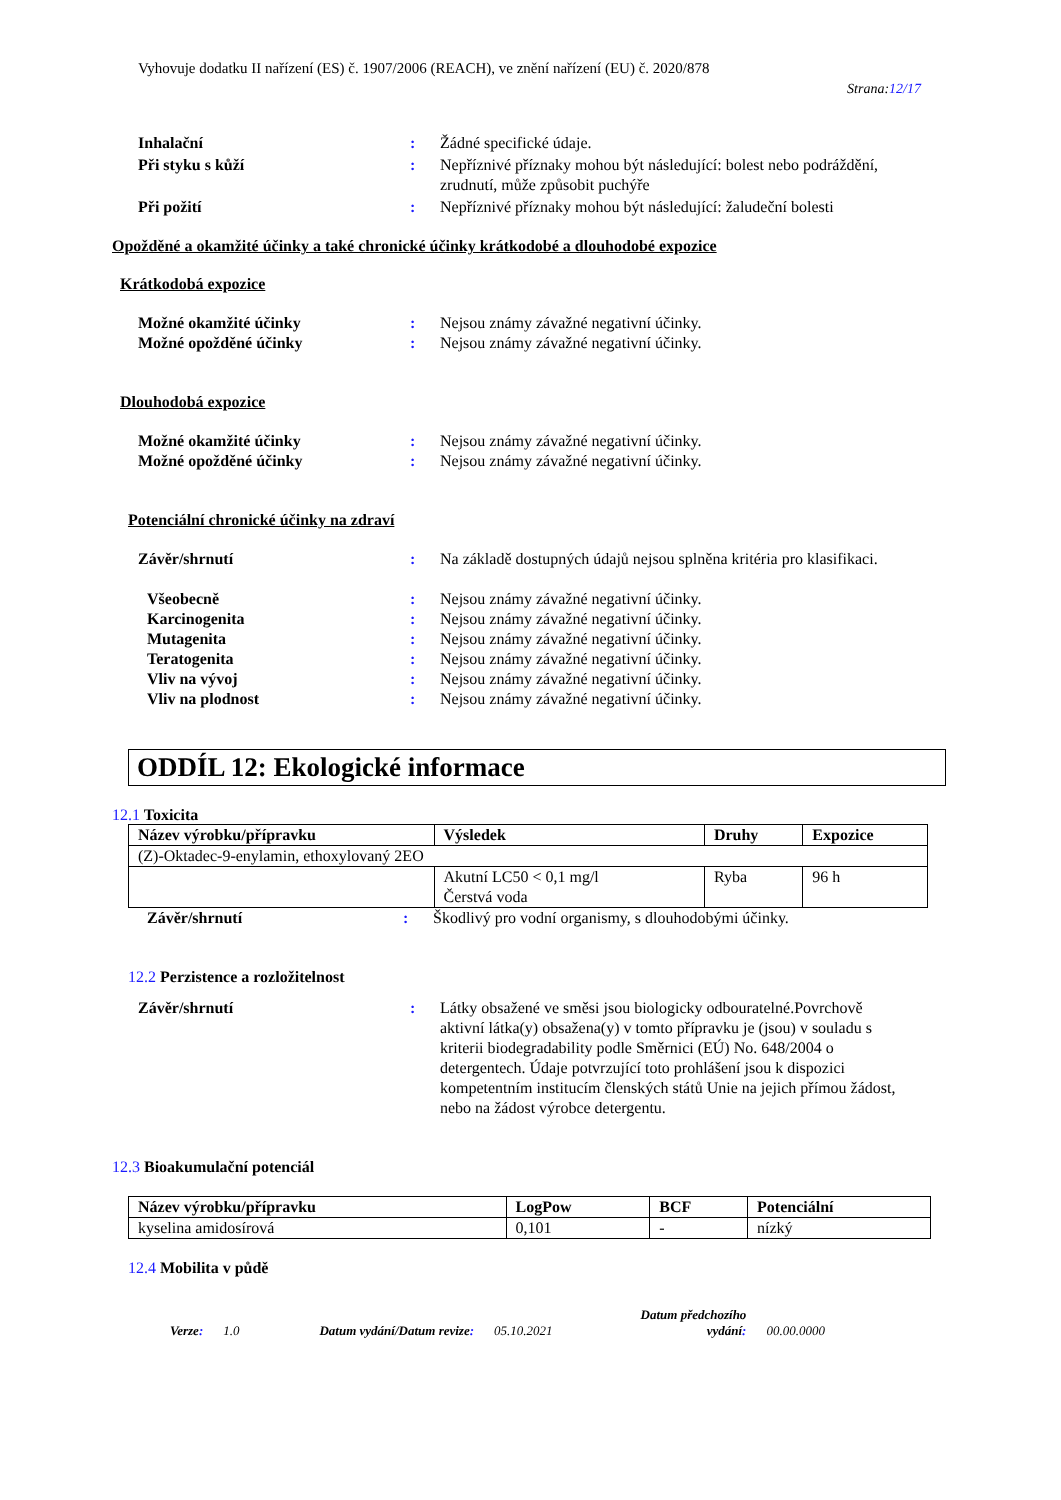Vyhovuje dodatku II nařízení (ES) č. 1907/2006 (REACH), ve znění nařízení (EU) č. 2020/878
Strana:12/17
Inhalační : Žádné specifické údaje.
Při styku s kůží : Nepříznivé příznaky mohou být následující: bolest nebo podráždění, zrudnutí, může způsobit puchýře
Při požití : Nepříznivé příznaky mohou být následující: žaludeční bolesti
Opožděné a okamžité účinky a také chronické účinky krátkodobé a dlouhodobé expozice
Krátkodobá expozice
Možné okamžité účinky : Nejsou známy závažné negativní účinky.
Možné opožděné účinky : Nejsou známy závažné negativní účinky.
Dlouhodobá expozice
Možné okamžité účinky : Nejsou známy závažné negativní účinky.
Možné opožděné účinky : Nejsou známy závažné negativní účinky.
Potenciální chronické účinky na zdraví
Závěr/shrnutí : Na základě dostupných údajů nejsou splněna kritéria pro klasifikaci.
Všeobecně : Nejsou známy závažné negativní účinky.
Karcinogenita : Nejsou známy závažné negativní účinky.
Mutagenita : Nejsou známy závažné negativní účinky.
Teratogenita : Nejsou známy závažné negativní účinky.
Vliv na vývoj : Nejsou známy závažné negativní účinky.
Vliv na plodnost : Nejsou známy závažné negativní účinky.
ODDÍL 12: Ekologické informace
12.1 Toxicita
| Název výrobku/přípravku | Výsledek | Druhy | Expozice |
| --- | --- | --- | --- |
| (Z)-Oktadec-9-enylamin, ethoxylovaný 2EO | | | |
| | Akutní LC50 < 0,1 mg/l Čerstvá voda | Ryba | 96 h |
Závěr/shrnutí : Škodlivý pro vodní organismy, s dlouhodobými účinky.
12.2 Perzistence a rozložitelnost
Závěr/shrnutí : Látky obsažené ve směsi jsou biologicky odbouratelné.Povrchově aktivní látka(y) obsažena(y) v tomto přípravku je (jsou) v souladu s kriterii biodegradability podle Směrnici (EÚ) No. 648/2004 o detergentech. Údaje potvrzující toto prohlášení jsou k dispozici kompetentním institucím členských států Unie na jejich přímou žádost, nebo na žádost výrobce detergentu.
12.3 Bioakumulační potenciál
| Název výrobku/přípravku | LogPow | BCF | Potenciální |
| --- | --- | --- | --- |
| kyselina amidosírová | 0,101 | - | nízký |
12.4 Mobilita v půdě
Verze:
1.0
Datum vydání/Datum revize:
05.10.2021
Datum předchozího
vydání:
00.00.0000